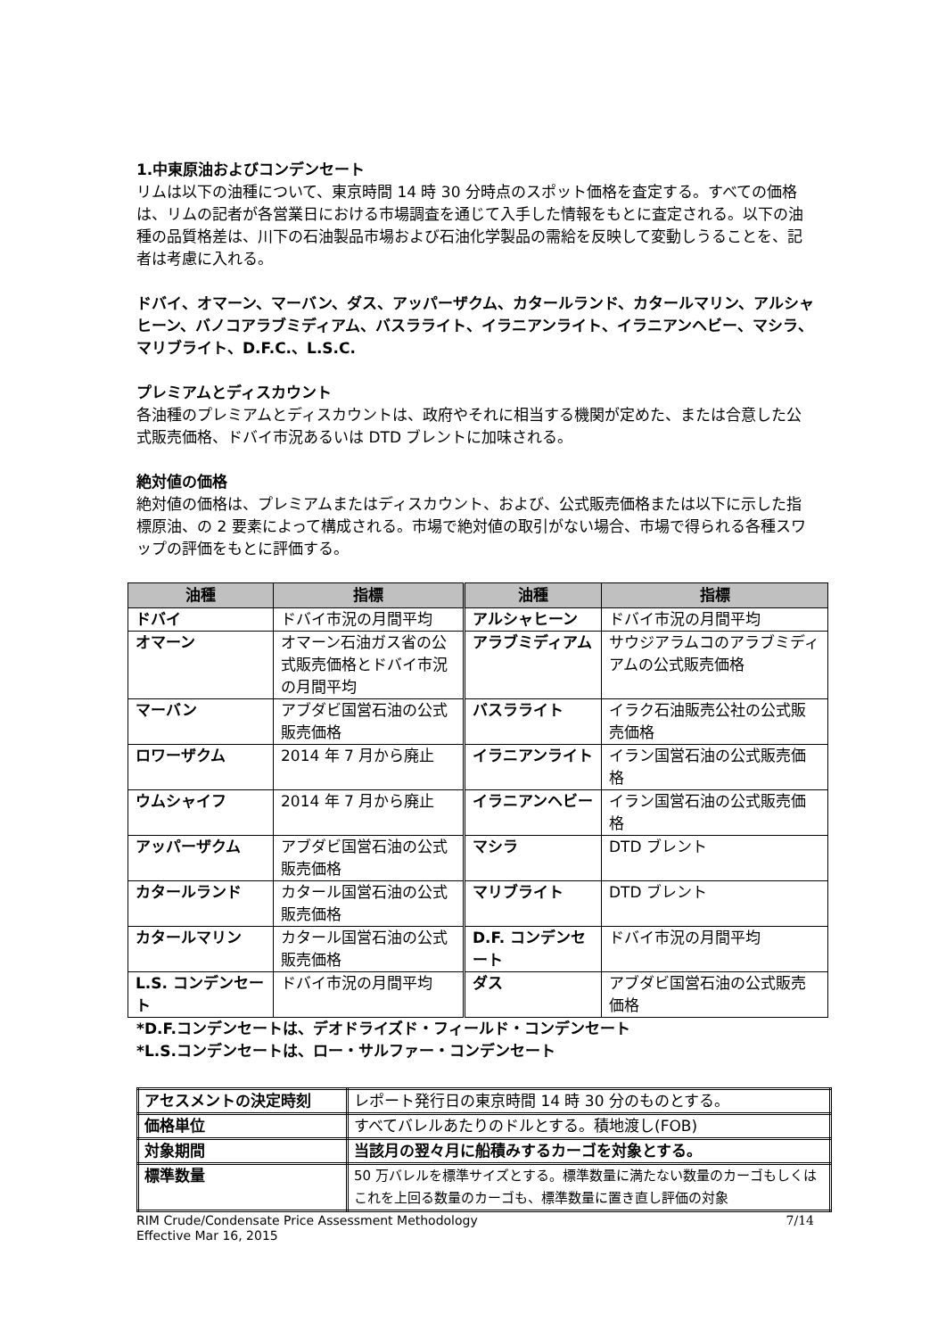1.中東原油およびコンデンセート
リムは以下の油種について、東京時間 14 時 30 分時点のスポット価格を査定する。すべての価格は、リムの記者が各営業日における市場調査を通じて入手した情報をもとに査定される。以下の油種の品質格差は、川下の石油製品市場および石油化学製品の需給を反映して変動しうることを、記者は考慮に入れる。
ドバイ、オマーン、マーバン、ダス、アッパーザクム、カタールランド、カタールマリン、アルシャヒーン、バノコアラブミディアム、バスラライト、イラニアンライト、イラニアンヘビー、マシラ、マリブライト、D.F.C.、L.S.C.
プレミアムとディスカウント
各油種のプレミアムとディスカウントは、政府やそれに相当する機関が定めた、または合意した公式販売価格、ドバイ市況あるいは DTD ブレントに加味される。
絶対値の価格
絶対値の価格は、プレミアムまたはディスカウント、および、公式販売価格または以下に示した指標原油、の 2 要素によって構成される。市場で絶対値の取引がない場合、市場で得られる各種スワップの評価をもとに評価する。
| 油種 | 指標 | 油種 | 指標 |
| --- | --- | --- | --- |
| ドバイ | ドバイ市況の月間平均 | アルシャヒーン | ドバイ市況の月間平均 |
| オマーン | オマーン石油ガス省の公式販売価格とドバイ市況の月間平均 | アラブミディアム | サウジアラムコのアラブミディアムの公式販売価格 |
| マーバン | アブダビ国営石油の公式販売価格 | バスラライト | イラク石油販売公社の公式販売価格 |
| ロワーザクム | 2014 年 7 月から廃止 | イラニアンライト | イラン国営石油の公式販売価格 |
| ウムシャイフ | 2014 年 7 月から廃止 | イラニアンヘビー | イラン国営石油の公式販売価格 |
| アッパーザクム | アブダビ国営石油の公式販売価格 | マシラ | DTD ブレント |
| カタールランド | カタール国営石油の公式販売価格 | マリブライト | DTD ブレント |
| カタールマリン | カタール国営石油の公式販売価格 | D.F. コンデンセート | ドバイ市況の月間平均 |
| L.S. コンデンセート | ドバイ市況の月間平均 | ダス | アブダビ国営石油の公式販売価格 |
*D.F.コンデンセートは、デオドライズド・フィールド・コンデンセート
*L.S.コンデンセートは、ロー・サルファー・コンデンセート
| アセスメントの決定時刻 | レポート発行日の東京時間 14 時 30 分のものとする。 |
| 価格単位 | すべてバレルあたりのドルとする。積地渡し(FOB) |
| 対象期間 | 当該月の翌々月に船積みするカーゴを対象とする。 |
| 標準数量 | 50 万バレルを標準サイズとする。標準数量に満たない数量のカーゴもしくはこれを上回る数量のカーゴも、標準数量に置き直し評価の対象 |
RIM Crude/Condensate Price Assessment Methodology
Effective Mar 16, 2015
7/14